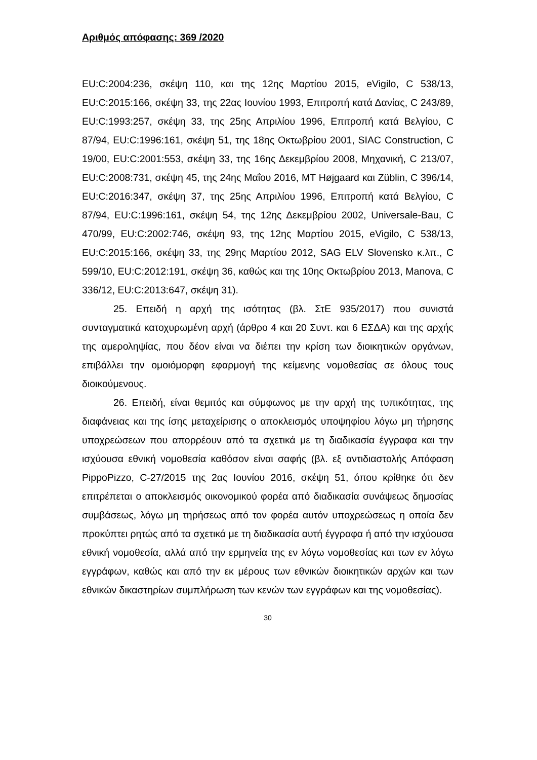Αριθμός απόφασης: 369 /2020
EU:C:2004:236, σκέψη 110, και της 12ης Μαρτίου 2015, eVigilo, C 538/13, EU:C:2015:166, σκέψη 33, της 22ας Ιουνίου 1993, Επιτροπή κατά Δανίας, C 243/89, EU:C:1993:257, σκέψη 33, της 25ης Απριλίου 1996, Επιτροπή κατά Βελγίου, C 87/94, EU:C:1996:161, σκέψη 51, της 18ης Οκτωβρίου 2001, SIAC Construction, C 19/00, EU:C:2001:553, σκέψη 33, της 16ης Δεκεμβρίου 2008, Μηχανική, C 213/07, EU:C:2008:731, σκέψη 45, της 24ης Μαΐου 2016, MT Højgaard και Züblin, C 396/14, EU:C:2016:347, σκέψη 37, της 25ης Απριλίου 1996, Επιτροπή κατά Βελγίου, C 87/94, EU:C:1996:161, σκέψη 54, της 12ης Δεκεμβρίου 2002, Universale-Bau, C 470/99, EU:C:2002:746, σκέψη 93, της 12ης Μαρτίου 2015, eVigilo, C 538/13, EU:C:2015:166, σκέψη 33, της 29ης Μαρτίου 2012, SAG ELV Slovensko κ.λπ., C 599/10, EU:C:2012:191, σκέψη 36, καθώς και της 10ης Οκτωβρίου 2013, Manova, C 336/12, EU:C:2013:647, σκέψη 31).
25. Επειδή η αρχή της ισότητας (βλ. ΣτΕ 935/2017) που συνιστά συνταγματικά κατοχυρωμένη αρχή (άρθρο 4 και 20 Συντ. και 6 ΕΣΔΑ) και της αρχής της αμεροληψίας, που δέον είναι να διέπει την κρίση των διοικητικών οργάνων, επιβάλλει την ομοιόμορφη εφαρμογή της κείμενης νομοθεσίας σε όλους τους διοικούμενους.
26. Επειδή, είναι θεμιτός και σύμφωνος με την αρχή της τυπικότητας, της διαφάνειας και της ίσης μεταχείρισης ο αποκλεισμός υποψηφίου λόγω μη τήρησης υποχρεώσεων που απορρέουν από τα σχετικά με τη διαδικασία έγγραφα και την ισχύουσα εθνική νομοθεσία καθόσον είναι σαφής (βλ. εξ αντιδιαστολής Απόφαση PippoPizzo, C-27/2015 της 2ας Ιουνίου 2016, σκέψη 51, όπου κρίθηκε ότι δεν επιτρέπεται ο αποκλεισμός οικονομικού φορέα από διαδικασία συνάψεως δημοσίας συμβάσεως, λόγω μη τηρήσεως από τον φορέα αυτόν υποχρεώσεως η οποία δεν προκύπτει ρητώς από τα σχετικά με τη διαδικασία αυτή έγγραφα ή από την ισχύουσα εθνική νομοθεσία, αλλά από την ερμηνεία της εν λόγω νομοθεσίας και των εν λόγω εγγράφων, καθώς και από την εκ μέρους των εθνικών διοικητικών αρχών και των εθνικών δικαστηρίων συμπλήρωση των κενών των εγγράφων και της νομοθεσίας).
30